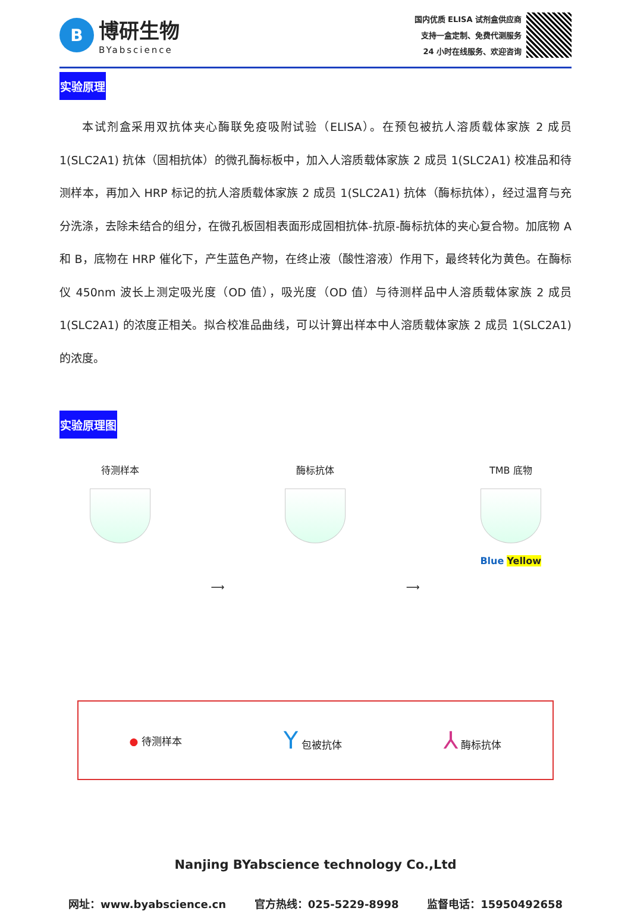B
博研生物
BYabscience
国内优质 ELISA 试剂盒供应商
支持一盒定制、免费代测服务
24 小时在线服务、欢迎咨询
实验原理
本试剂盒采用双抗体夹心酶联免疫吸附试验（ELISA）。在预包被抗人溶质载体家族 2 成员 1(SLC2A1) 抗体（固相抗体）的微孔酶标板中，加入人溶质载体家族 2 成员 1(SLC2A1) 校准品和待测样本，再加入 HRP 标记的抗人溶质载体家族 2 成员 1(SLC2A1) 抗体（酶标抗体），经过温育与充分洗涤，去除未结合的组分，在微孔板固相表面形成固相抗体-抗原-酶标抗体的夹心复合物。加底物 A 和 B，底物在 HRP 催化下，产生蓝色产物，在终止液（酸性溶液）作用下，最终转化为黄色。在酶标仪 450nm 波长上测定吸光度（OD 值），吸光度（OD 值）与待测样品中人溶质载体家族 2 成员 1(SLC2A1) 的浓度正相关。拟合校准品曲线，可以计算出样本中人溶质载体家族 2 成员 1(SLC2A1) 的浓度。
实验原理图
待测样本
⟶
酶标抗体
⟶
TMB 底物
Blue Yellow
● 待测样本
Y 包被抗体
⅄ 酶标抗体
Nanjing BYabscience technology Co.,Ltd
网址：www.byabscience.cn 官方热线：025-5229-8998 监督电话：15950492658